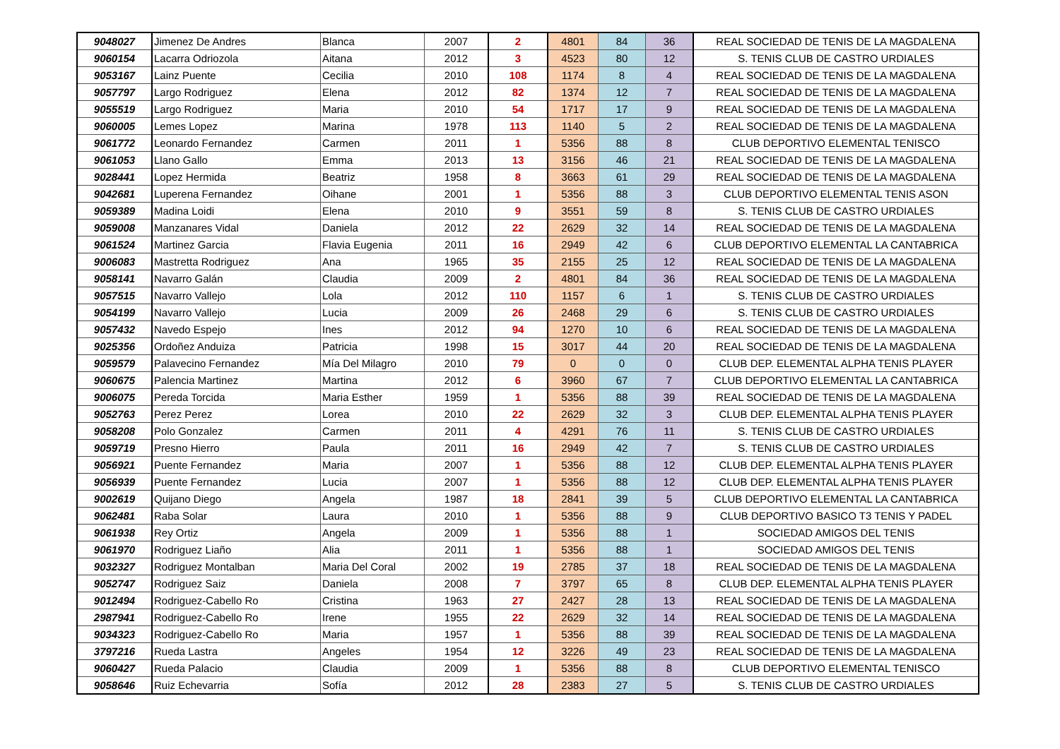| 9048027 | Jimenez De Andres | Blanca | 2007 | 2 | 4801 | 84 | 36 | REAL SOCIEDAD DE TENIS DE LA MAGDALENA |
| 9060154 | Lacarra Odriozola | Aitana | 2012 | 3 | 4523 | 80 | 12 | S. TENIS CLUB DE CASTRO URDIALES |
| 9053167 | Lainz Puente | Cecilia | 2010 | 108 | 1174 | 8 | 4 | REAL SOCIEDAD DE TENIS DE LA MAGDALENA |
| 9057797 | Largo Rodriguez | Elena | 2012 | 82 | 1374 | 12 | 7 | REAL SOCIEDAD DE TENIS DE LA MAGDALENA |
| 9055519 | Largo Rodriguez | Maria | 2010 | 54 | 1717 | 17 | 9 | REAL SOCIEDAD DE TENIS DE LA MAGDALENA |
| 9060005 | Lemes Lopez | Marina | 1978 | 113 | 1140 | 5 | 2 | REAL SOCIEDAD DE TENIS DE LA MAGDALENA |
| 9061772 | Leonardo Fernandez | Carmen | 2011 | 1 | 5356 | 88 | 8 | CLUB DEPORTIVO ELEMENTAL TENISCO |
| 9061053 | Llano Gallo | Emma | 2013 | 13 | 3156 | 46 | 21 | REAL SOCIEDAD DE TENIS DE LA MAGDALENA |
| 9028441 | Lopez Hermida | Beatriz | 1958 | 8 | 3663 | 61 | 29 | REAL SOCIEDAD DE TENIS DE LA MAGDALENA |
| 9042681 | Luperena Fernandez | Oihane | 2001 | 1 | 5356 | 88 | 3 | CLUB DEPORTIVO ELEMENTAL TENIS ASON |
| 9059389 | Madina Loidi | Elena | 2010 | 9 | 3551 | 59 | 8 | S. TENIS CLUB DE CASTRO URDIALES |
| 9059008 | Manzanares Vidal | Daniela | 2012 | 22 | 2629 | 32 | 14 | REAL SOCIEDAD DE TENIS DE LA MAGDALENA |
| 9061524 | Martinez Garcia | Flavia Eugenia | 2011 | 16 | 2949 | 42 | 6 | CLUB DEPORTIVO ELEMENTAL LA CANTABRICA |
| 9006083 | Mastretta Rodriguez | Ana | 1965 | 35 | 2155 | 25 | 12 | REAL SOCIEDAD DE TENIS DE LA MAGDALENA |
| 9058141 | Navarro Galán | Claudia | 2009 | 2 | 4801 | 84 | 36 | REAL SOCIEDAD DE TENIS DE LA MAGDALENA |
| 9057515 | Navarro Vallejo | Lola | 2012 | 110 | 1157 | 6 | 1 | S. TENIS CLUB DE CASTRO URDIALES |
| 9054199 | Navarro Vallejo | Lucia | 2009 | 26 | 2468 | 29 | 6 | S. TENIS CLUB DE CASTRO URDIALES |
| 9057432 | Navedo Espejo | Ines | 2012 | 94 | 1270 | 10 | 6 | REAL SOCIEDAD DE TENIS DE LA MAGDALENA |
| 9025356 | Ordoñez Anduiza | Patricia | 1998 | 15 | 3017 | 44 | 20 | REAL SOCIEDAD DE TENIS DE LA MAGDALENA |
| 9059579 | Palavecino Fernandez | Mía Del Milagro | 2010 | 79 | 0 | 0 | 0 | CLUB DEP. ELEMENTAL ALPHA TENIS PLAYER |
| 9060675 | Palencia Martinez | Martina | 2012 | 6 | 3960 | 67 | 7 | CLUB DEPORTIVO ELEMENTAL LA CANTABRICA |
| 9006075 | Pereda Torcida | Maria Esther | 1959 | 1 | 5356 | 88 | 39 | REAL SOCIEDAD DE TENIS DE LA MAGDALENA |
| 9052763 | Perez Perez | Lorea | 2010 | 22 | 2629 | 32 | 3 | CLUB DEP. ELEMENTAL ALPHA TENIS PLAYER |
| 9058208 | Polo Gonzalez | Carmen | 2011 | 4 | 4291 | 76 | 11 | S. TENIS CLUB DE CASTRO URDIALES |
| 9059719 | Presno Hierro | Paula | 2011 | 16 | 2949 | 42 | 7 | S. TENIS CLUB DE CASTRO URDIALES |
| 9056921 | Puente Fernandez | Maria | 2007 | 1 | 5356 | 88 | 12 | CLUB DEP. ELEMENTAL ALPHA TENIS PLAYER |
| 9056939 | Puente Fernandez | Lucia | 2007 | 1 | 5356 | 88 | 12 | CLUB DEP. ELEMENTAL ALPHA TENIS PLAYER |
| 9002619 | Quijano Diego | Angela | 1987 | 18 | 2841 | 39 | 5 | CLUB DEPORTIVO ELEMENTAL LA CANTABRICA |
| 9062481 | Raba Solar | Laura | 2010 | 1 | 5356 | 88 | 9 | CLUB DEPORTIVO BASICO T3 TENIS Y PADEL |
| 9061938 | Rey Ortiz | Angela | 2009 | 1 | 5356 | 88 | 1 | SOCIEDAD AMIGOS DEL TENIS |
| 9061970 | Rodriguez Liaño | Alia | 2011 | 1 | 5356 | 88 | 1 | SOCIEDAD AMIGOS DEL TENIS |
| 9032327 | Rodriguez Montalban | Maria Del Coral | 2002 | 19 | 2785 | 37 | 18 | REAL SOCIEDAD DE TENIS DE LA MAGDALENA |
| 9052747 | Rodriguez Saiz | Daniela | 2008 | 7 | 3797 | 65 | 8 | CLUB DEP. ELEMENTAL ALPHA TENIS PLAYER |
| 9012494 | Rodriguez-Cabello Ro | Cristina | 1963 | 27 | 2427 | 28 | 13 | REAL SOCIEDAD DE TENIS DE LA MAGDALENA |
| 2987941 | Rodriguez-Cabello Ro | Irene | 1955 | 22 | 2629 | 32 | 14 | REAL SOCIEDAD DE TENIS DE LA MAGDALENA |
| 9034323 | Rodriguez-Cabello Ro | Maria | 1957 | 1 | 5356 | 88 | 39 | REAL SOCIEDAD DE TENIS DE LA MAGDALENA |
| 3797216 | Rueda Lastra | Angeles | 1954 | 12 | 3226 | 49 | 23 | REAL SOCIEDAD DE TENIS DE LA MAGDALENA |
| 9060427 | Rueda Palacio | Claudia | 2009 | 1 | 5356 | 88 | 8 | CLUB DEPORTIVO ELEMENTAL TENISCO |
| 9058646 | Ruiz Echevarria | Sofía | 2012 | 28 | 2383 | 27 | 5 | S. TENIS CLUB DE CASTRO URDIALES |